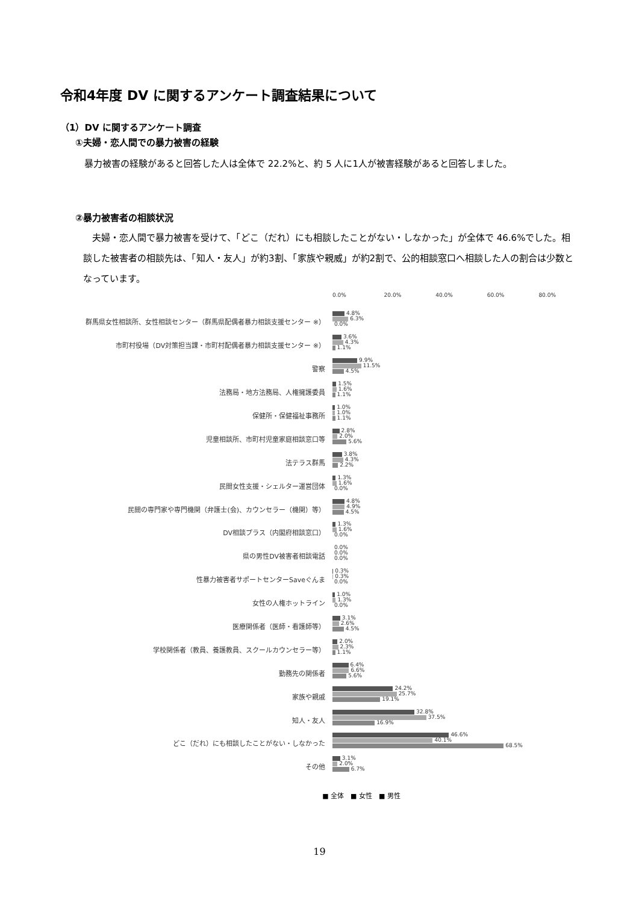令和4年度 DV に関するアンケート調査結果について
（1）DV に関するアンケート調査
①夫婦・恋人間での暴力被害の経験
　暴力被害の経験があると回答した人は全体で 22.2%と、約 5 人に1人が被害経験があると回答しました。
②暴力被害者の相談状況
　夫婦・恋人間で暴力被害を受けて、「どこ（だれ）にも相談したことがない・しなかった」が全体で 46.6%でした。相談した被害者の相談先は、「知人・友人」が約3割、「家族や親威」が約2割で、公的相談窓口へ相談した人の割合は少数となっています。
0.0% 20.0% 40.0% 60.0% 80.0%
群馬県女性相談所、女性相談センター（群馬県配偶者暴力相談支援センター ※）
4.8%
6.3%
0.0%
市町村役場（DV対策担当課・市町村配偶者暴力相談支援センター ※）
3.6%
4.3%
1.1%
警察
9.9%
11.5%
4.5%
法務局・地方法務局、人権擁護委員
1.5%
1.6%
1.1%
保健所・保健福祉事務所
1.0%
1.0%
1.1%
児童相談所、市町村児童家庭相談窓口等
2.8%
2.0%
5.6%
法テラス群馬
3.8%
4.3%
2.2%
民間女性支援・シェルター運営団体
1.3%
1.6%
0.0%
民間の専門家や専門機関（弁護士(会)、カウンセラー（機関）等）
4.8%
4.9%
4.5%
DV相談プラス（内閣府相談窓口）
1.3%
1.6%
0.0%
県の男性DV被害者相談電話
0.0%
0.0%
0.0%
性暴力被害者サポートセンターSaveぐんま
0.3%
0.3%
0.0%
女性の人権ホットライン
1.0%
1.3%
0.0%
医療関係者（医師・看護師等）
3.1%
2.6%
4.5%
学校関係者（教員、養護教員、スクールカウンセラー等）
2.0%
2.3%
1.1%
勤務先の関係者
6.4%
6.6%
5.6%
家族や親戚
24.2%
25.7%
19.1%
知人・友人
32.8%
37.5%
16.9%
どこ（だれ）にも相談したことがない・しなかった
46.6%
40.1%
68.5%
その他
3.1%
2.0%
6.7%
■ 全体　■ 女性　■ 男性
19